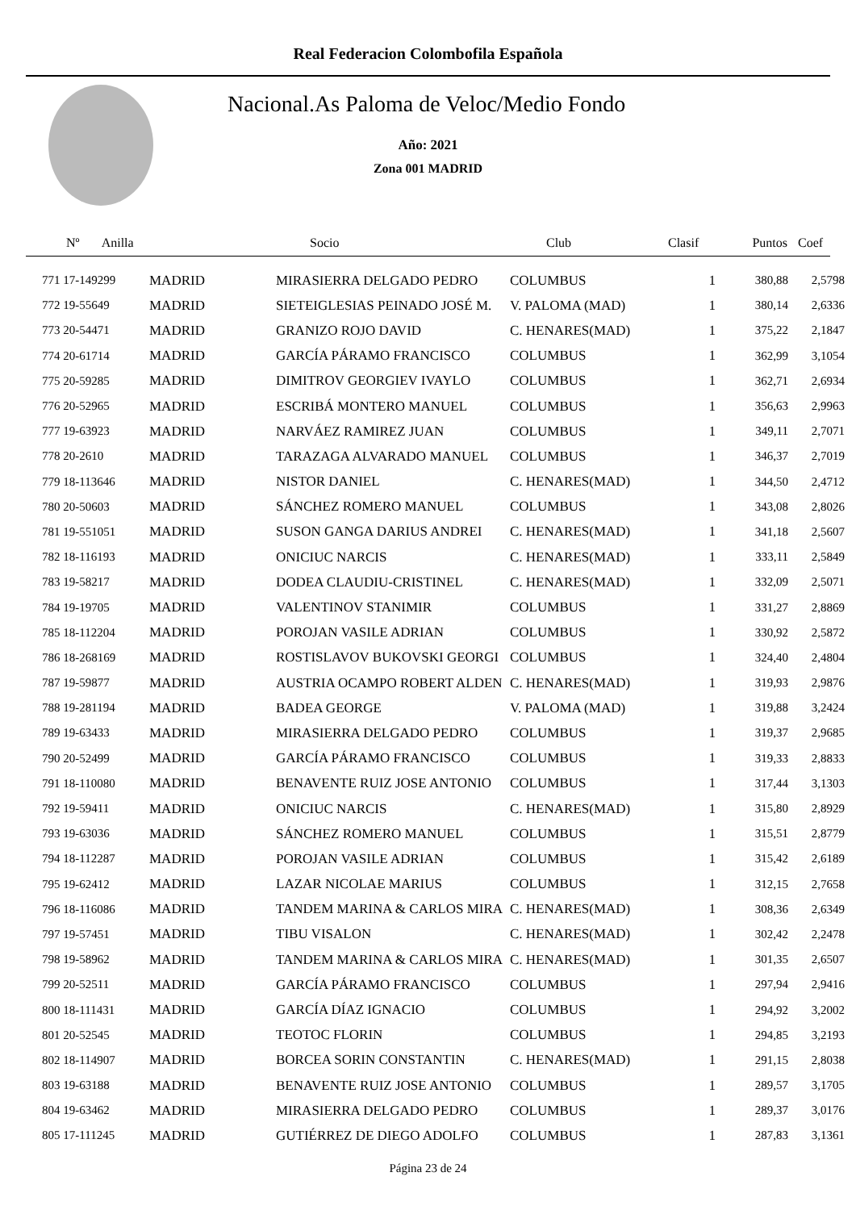Real Federacion Colombofila Española
Nacional.As Paloma de Veloc/Medio Fondo
Año: 2021
Zona 001 MADRID
| Nº Anilla | | Socio | Club | Clasif | Puntos | Coef |
| --- | --- | --- | --- | --- | --- | --- |
| 771 17-149299 | MADRID | MIRASIERRA DELGADO PEDRO | COLUMBUS | 1 | 380,88 | 2,5798 |
| 772 19-55649 | MADRID | SIETEIGLESIAS PEINADO JOSÉ M. | V. PALOMA (MAD) | 1 | 380,14 | 2,6336 |
| 773 20-54471 | MADRID | GRANIZO ROJO DAVID | C. HENARES(MAD) | 1 | 375,22 | 2,1847 |
| 774 20-61714 | MADRID | GARCÍA PÁRAMO FRANCISCO | COLUMBUS | 1 | 362,99 | 3,1054 |
| 775 20-59285 | MADRID | DIMITROV GEORGIEV IVAYLO | COLUMBUS | 1 | 362,71 | 2,6934 |
| 776 20-52965 | MADRID | ESCRIBÁ MONTERO MANUEL | COLUMBUS | 1 | 356,63 | 2,9963 |
| 777 19-63923 | MADRID | NARVÁEZ RAMIREZ JUAN | COLUMBUS | 1 | 349,11 | 2,7071 |
| 778 20-2610 | MADRID | TARAZAGA ALVARADO MANUEL | COLUMBUS | 1 | 346,37 | 2,7019 |
| 779 18-113646 | MADRID | NISTOR DANIEL | C. HENARES(MAD) | 1 | 344,50 | 2,4712 |
| 780 20-50603 | MADRID | SÁNCHEZ ROMERO MANUEL | COLUMBUS | 1 | 343,08 | 2,8026 |
| 781 19-551051 | MADRID | SUSON GANGA DARIUS ANDREI | C. HENARES(MAD) | 1 | 341,18 | 2,5607 |
| 782 18-116193 | MADRID | ONICIUC NARCIS | C. HENARES(MAD) | 1 | 333,11 | 2,5849 |
| 783 19-58217 | MADRID | DODEA CLAUDIU-CRISTINEL | C. HENARES(MAD) | 1 | 332,09 | 2,5071 |
| 784 19-19705 | MADRID | VALENTINOV STANIMIR | COLUMBUS | 1 | 331,27 | 2,8869 |
| 785 18-112204 | MADRID | POROJAN VASILE ADRIAN | COLUMBUS | 1 | 330,92 | 2,5872 |
| 786 18-268169 | MADRID | ROSTISLAVOV BUKOVSKI GEORGI | COLUMBUS | 1 | 324,40 | 2,4804 |
| 787 19-59877 | MADRID | AUSTRIA OCAMPO ROBERT ALDEN | C. HENARES(MAD) | 1 | 319,93 | 2,9876 |
| 788 19-281194 | MADRID | BADEA GEORGE | V. PALOMA (MAD) | 1 | 319,88 | 3,2424 |
| 789 19-63433 | MADRID | MIRASIERRA DELGADO PEDRO | COLUMBUS | 1 | 319,37 | 2,9685 |
| 790 20-52499 | MADRID | GARCÍA PÁRAMO FRANCISCO | COLUMBUS | 1 | 319,33 | 2,8833 |
| 791 18-110080 | MADRID | BENAVENTE RUIZ JOSE ANTONIO | COLUMBUS | 1 | 317,44 | 3,1303 |
| 792 19-59411 | MADRID | ONICIUC NARCIS | C. HENARES(MAD) | 1 | 315,80 | 2,8929 |
| 793 19-63036 | MADRID | SÁNCHEZ ROMERO MANUEL | COLUMBUS | 1 | 315,51 | 2,8779 |
| 794 18-112287 | MADRID | POROJAN VASILE ADRIAN | COLUMBUS | 1 | 315,42 | 2,6189 |
| 795 19-62412 | MADRID | LAZAR NICOLAE MARIUS | COLUMBUS | 1 | 312,15 | 2,7658 |
| 796 18-116086 | MADRID | TANDEM MARINA & CARLOS MIRA | C. HENARES(MAD) | 1 | 308,36 | 2,6349 |
| 797 19-57451 | MADRID | TIBU VISALON | C. HENARES(MAD) | 1 | 302,42 | 2,2478 |
| 798 19-58962 | MADRID | TANDEM MARINA & CARLOS MIRA | C. HENARES(MAD) | 1 | 301,35 | 2,6507 |
| 799 20-52511 | MADRID | GARCÍA PÁRAMO FRANCISCO | COLUMBUS | 1 | 297,94 | 2,9416 |
| 800 18-111431 | MADRID | GARCÍA DÍAZ IGNACIO | COLUMBUS | 1 | 294,92 | 3,2002 |
| 801 20-52545 | MADRID | TEOTOC FLORIN | COLUMBUS | 1 | 294,85 | 3,2193 |
| 802 18-114907 | MADRID | BORCEA SORIN CONSTANTIN | C. HENARES(MAD) | 1 | 291,15 | 2,8038 |
| 803 19-63188 | MADRID | BENAVENTE RUIZ JOSE ANTONIO | COLUMBUS | 1 | 289,57 | 3,1705 |
| 804 19-63462 | MADRID | MIRASIERRA DELGADO PEDRO | COLUMBUS | 1 | 289,37 | 3,0176 |
| 805 17-111245 | MADRID | GUTIÉRREZ DE DIEGO ADOLFO | COLUMBUS | 1 | 287,83 | 3,1361 |
Página 23 de 24